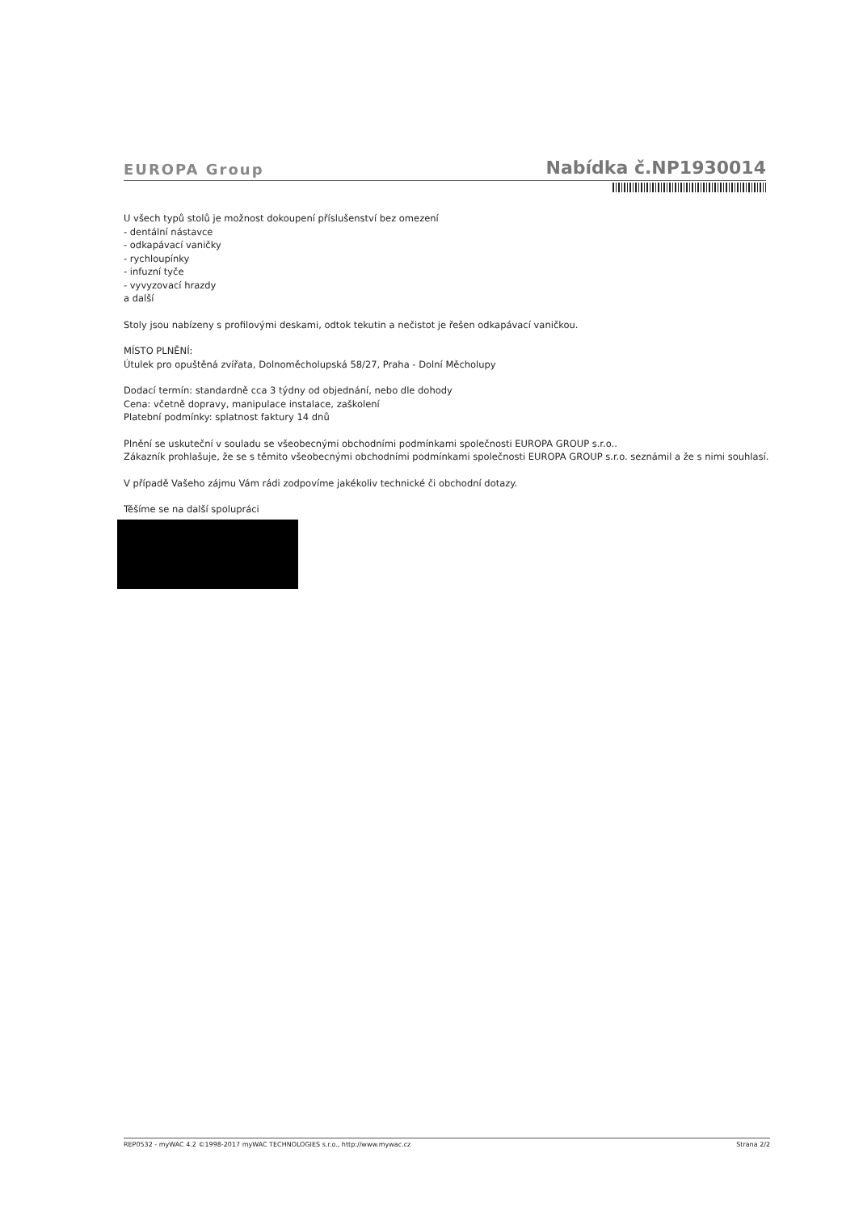EUROPA Group Nabídka č.NP1930014
U všech typů stolů je možnost dokoupení příslušenství bez omezení
- dentální nástavce
- odkapávací vaničky
- rychloupínky
- infuzní tyče
- vyvyzovací hrazdy
a další
Stoly jsou nabízeny s profilovými deskami, odtok tekutin a nečistot je řešen odkapávací vaničkou.
MÍSTO PLNĚNÍ:
Útulek pro opuštěná zvířata, Dolnoměcholupská 58/27, Praha - Dolní Měcholupy
Dodací termín: standardně cca 3 týdny od objednání, nebo dle dohody
Cena: včetně dopravy, manipulace instalace, zaškolení
Platební podmínky: splatnost faktury 14 dnů
Plnění se uskuteční v souladu se všeobecnými obchodními podmínkami společnosti EUROPA GROUP s.r.o..
Zákazník prohlašuje, že se s těmito všeobecnými obchodními podmínkami společnosti EUROPA GROUP s.r.o. seznámil a že s nimi souhlasí.
V případě Vašeho zájmu Vám rádi zodpovíme jakékoliv technické či obchodní dotazy.
Těšíme se na další spolupráci
REP0532 - myWAC 4.2 ©1998-2017 myWAC TECHNOLOGIES s.r.o., http://www.mywac.cz Strana 2/2